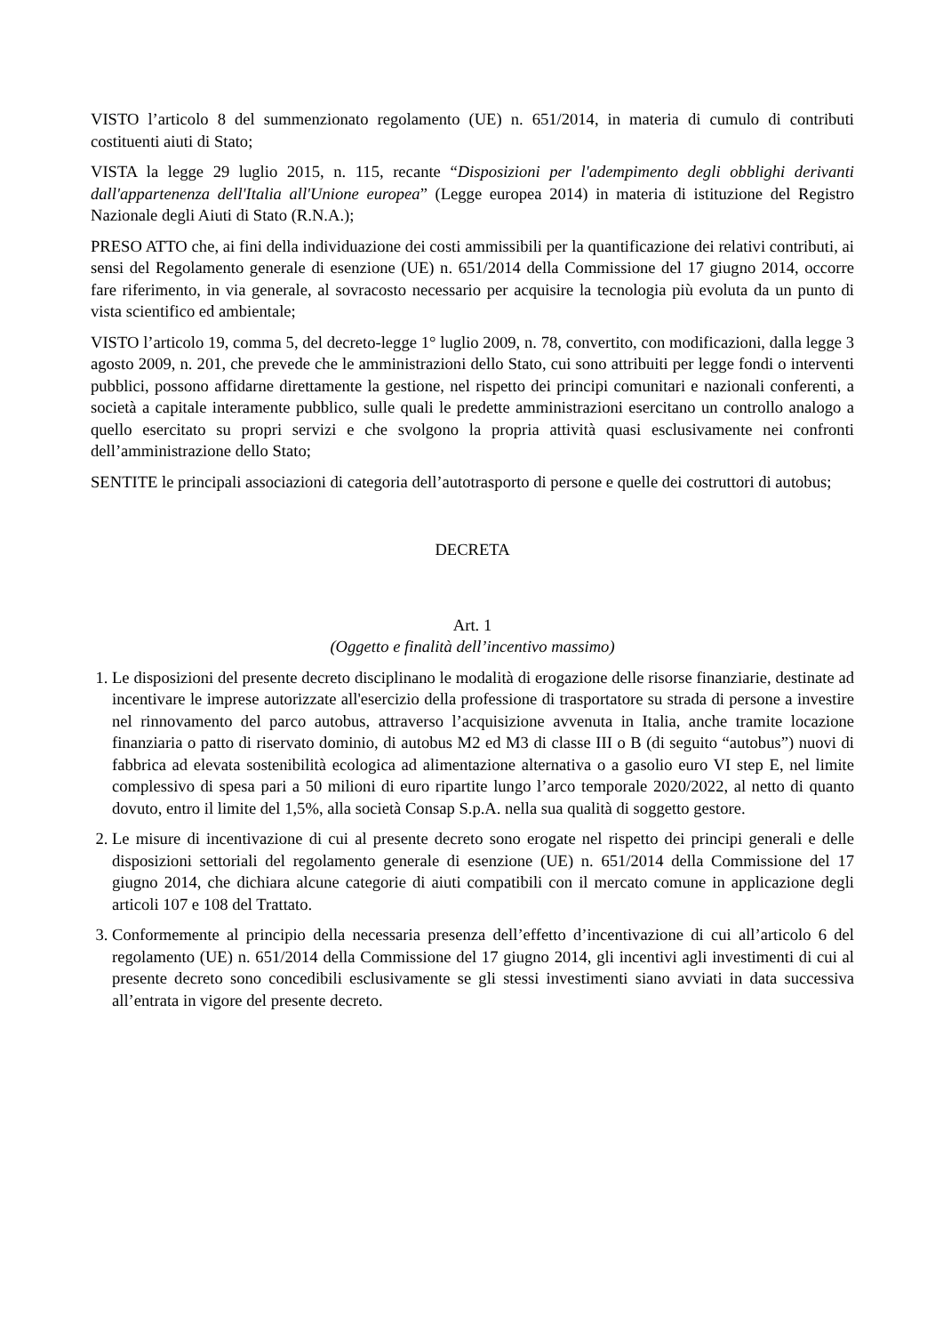VISTO l’articolo 8 del summenzionato regolamento (UE) n. 651/2014, in materia di cumulo di contributi costituenti aiuti di Stato;
VISTA la legge 29 luglio 2015, n. 115, recante “Disposizioni per l'adempimento degli obblighi derivanti dall'appartenenza dell'Italia all'Unione europea” (Legge europea 2014) in materia di istituzione del Registro Nazionale degli Aiuti di Stato (R.N.A.);
PRESO ATTO che, ai fini della individuazione dei costi ammissibili per la quantificazione dei relativi contributi, ai sensi del Regolamento generale di esenzione (UE) n. 651/2014 della Commissione del 17 giugno 2014, occorre fare riferimento, in via generale, al sovracosto necessario per acquisire la tecnologia più evoluta da un punto di vista scientifico ed ambientale;
VISTO l’articolo 19, comma 5, del decreto-legge 1° luglio 2009, n. 78, convertito, con modificazioni, dalla legge 3 agosto 2009, n. 201, che prevede che le amministrazioni dello Stato, cui sono attribuiti per legge fondi o interventi pubblici, possono affidarne direttamente la gestione, nel rispetto dei principi comunitari e nazionali conferenti, a società a capitale interamente pubblico, sulle quali le predette amministrazioni esercitano un controllo analogo a quello esercitato su propri servizi e che svolgono la propria attività quasi esclusivamente nei confronti dell’amministrazione dello Stato;
SENTITE le principali associazioni di categoria dell’autotrasporto di persone e quelle dei costruttori di autobus;
DECRETA
Art. 1
(Oggetto e finalità dell’incentivo massimo)
1. Le disposizioni del presente decreto disciplinano le modalità di erogazione delle risorse finanziarie, destinate ad incentivare le imprese autorizzate all'esercizio della professione di trasportatore su strada di persone a investire nel rinnovamento del parco autobus, attraverso l’acquisizione avvenuta in Italia, anche tramite locazione finanziaria o patto di riservato dominio, di autobus M2 ed M3 di classe III o B (di seguito “autobus”) nuovi di fabbrica ad elevata sostenibilità ecologica ad alimentazione alternativa o a gasolio euro VI step E, nel limite complessivo di spesa pari a 50 milioni di euro ripartite lungo l’arco temporale 2020/2022, al netto di quanto dovuto, entro il limite del 1,5%, alla società Consap S.p.A. nella sua qualità di soggetto gestore.
2. Le misure di incentivazione di cui al presente decreto sono erogate nel rispetto dei principi generali e delle disposizioni settoriali del regolamento generale di esenzione (UE) n. 651/2014 della Commissione del 17 giugno 2014, che dichiara alcune categorie di aiuti compatibili con il mercato comune in applicazione degli articoli 107 e 108 del Trattato.
3. Conformemente al principio della necessaria presenza dell’effetto d’incentivazione di cui all’articolo 6 del regolamento (UE) n. 651/2014 della Commissione del 17 giugno 2014, gli incentivi agli investimenti di cui al presente decreto sono concedibili esclusivamente se gli stessi investimenti siano avviati in data successiva all’entrata in vigore del presente decreto.